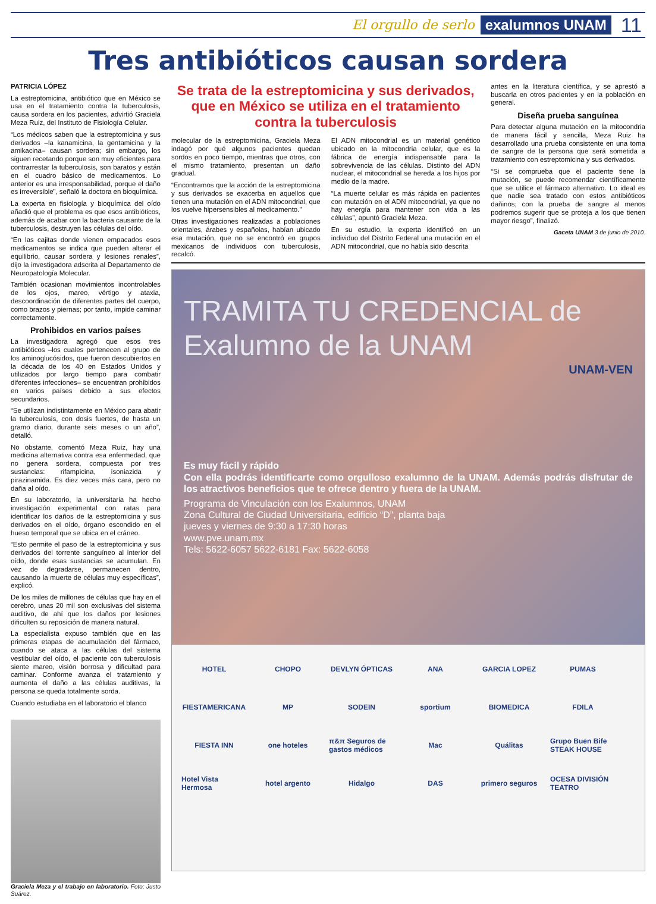El orgullo de serlo exalumnos UNAM 11
Tres antibióticos causan sordera
PATRICIA LÓPEZ
La estreptomicina, antibiótico que en México se usa en el tratamiento contra la tuberculosis, causa sordera en los pacientes, advirtió Graciela Meza Ruiz, del Instituto de Fisiología Celular.
“Los médicos saben que la estreptomicina y sus derivados –la kanamicina, la gentamicina y la amikacina– causan sordera; sin embargo, los siguen recetando porque son muy eficientes para contrarrestar la tuberculosis, son baratos y están en el cuadro básico de medicamentos. Lo anterior es una irresponsabilidad, porque el daño es irreversible”, señaló la doctora en bioquímica.
La experta en fisiología y bioquímica del oído añadió que el problema es que esos antibióticos, además de acabar con la bacteria causante de la tuberculosis, destruyen las células del oído.
“En las cajitas donde vienen empacados esos medicamentos se indica que pueden alterar el equilibrio, causar sordera y lesiones renales”, dijo la investigadora adscrita al Departamento de Neuropatología Molecular.
También ocasionan movimientos incontrolables de los ojos, mareo, vértigo y ataxia, descoordinación de diferentes partes del cuerpo, como brazos y piernas; por tanto, impide caminar correctamente.
Prohibidos en varios países
La investigadora agregó que esos tres antibióticos –los cuales pertenecen al grupo de los aminoglucósidos, que fueron descubiertos en la década de los 40 en Estados Unidos y utilizados por largo tiempo para combatir diferentes infecciones– se encuentran prohibidos en varios países debido a sus efectos secundarios.
“Se utilizan indistintamente en México para abatir la tuberculosis, con dosis fuertes, de hasta un gramo diario, durante seis meses o un año”, detalló.
No obstante, comentó Meza Ruiz, hay una medicina alternativa contra esa enfermedad, que no genera sordera, compuesta por tres sustancias: rifampicina, isoniazida y pirazinamida. Es diez veces más cara, pero no daña al oído.
En su laboratorio, la universitaria ha hecho investigación experimental con ratas para identificar los daños de la estreptomicina y sus derivados en el oído, órgano escondido en el hueso temporal que se ubica en el cráneo.
“Esto permite el paso de la estreptomicina y sus derivados del torrente sanguíneo al interior del oído, donde esas sustancias se acumulan. En vez de degradarse, permanecen dentro, causando la muerte de células muy específicas”, explicó.
De los miles de millones de células que hay en el cerebro, unas 20 mil son exclusivas del sistema auditivo, de ahí que los daños por lesiones dificulten su reposición de manera natural.
La especialista expuso también que en las primeras etapas de acumulación del fármaco, cuando se ataca a las células del sistema vestibular del oído, el paciente con tuberculosis siente mareo, visión borrosa y dificultad para caminar. Conforme avanza el tratamiento y aumenta el daño a las células auditivas, la persona se queda totalmente sorda.
Cuando estudiaba en el laboratorio el blanco
Graciela Meza y el trabajo en laboratorio. Foto: Justo Suárez.
Se trata de la estreptomicina y sus derivados, que en México se utiliza en el tratamiento contra la tuberculosis
molecular de la estreptomicina, Graciela Meza indagó por qué algunos pacientes quedan sordos en poco tiempo, mientras que otros, con el mismo tratamiento, presentan un daño gradual.
“Encontramos que la acción de la estreptomicina y sus derivados se exacerba en aquellos que tienen una mutación en el ADN mitocondrial, que los vuelve hipersensibles al medicamento.”
Otras investigaciones realizadas a poblaciones orientales, árabes y españolas, habían ubicado esa mutación, que no se encontró en grupos mexicanos de individuos con tuberculosis, recalcó.
El ADN mitocondrial es un material genético ubicado en la mitocondria celular, que es la fábrica de energía indispensable para la sobrevivencia de las células. Distinto del ADN nuclear, el mitocondrial se hereda a los hijos por medio de la madre.
“La muerte celular es más rápida en pacientes con mutación en el ADN mitocondrial, ya que no hay energía para mantener con vida a las células”, apuntó Graciela Meza.
En su estudio, la experta identificó en un individuo del Distrito Federal una mutación en el ADN mitocondrial, que no había sido descrita
antes en la literatura científica, y se aprestó a buscarla en otros pacientes y en la población en general.
Diseña prueba sanguínea
Para detectar alguna mutación en la mitocondria de manera fácil y sencilla, Meza Ruiz ha desarrollado una prueba consistente en una toma de sangre de la persona que será sometida a tratamiento con estreptomicina y sus derivados.
“Si se comprueba que el paciente tiene la mutación, se puede recomendar científicamente que se utilice el fármaco alternativo. Lo ideal es que nadie sea tratado con estos antibióticos dañinos; con la prueba de sangre al menos podremos sugerir que se proteja a los que tienen mayor riesgo”, finalizó.
Gaceta UNAM 3 de junio de 2010.
TRAMITA TU CREDENCIAL de Exalumno de la UNAM
UNAM-VEN
Es muy fácil y rápido
Con ella podrás identificarte como orgulloso exalumno de la UNAM. Además podrás disfrutar de los atractivos beneficios que te ofrece dentro y fuera de la UNAM.
Programa de Vinculación con los Exalumnos, UNAM
Zona Cultural de Ciudad Universitaria, edificio “D”, planta baja
jueves y viernes de 9:30 a 17:30 horas
www.pve.unam.mx
Tels: 5622-6057 5622-6181 Fax: 5622-6058
HOTEL CHOPO DEVLYN ÓPTICAS ANA GARCIA LOPEZ PUMAS FIESTAMERICANA MP SODEIN sportium BIOMEDICA FDILA FIESTA INN one hoteles π&π Seguros de gastos médicos Mac Quálitas Grupo Buen Bife STEAK HOUSE Hotel Vista Hermosa hotel argento Hidalgo DAS primero seguros OCESA DIVISIÓN TEATRO